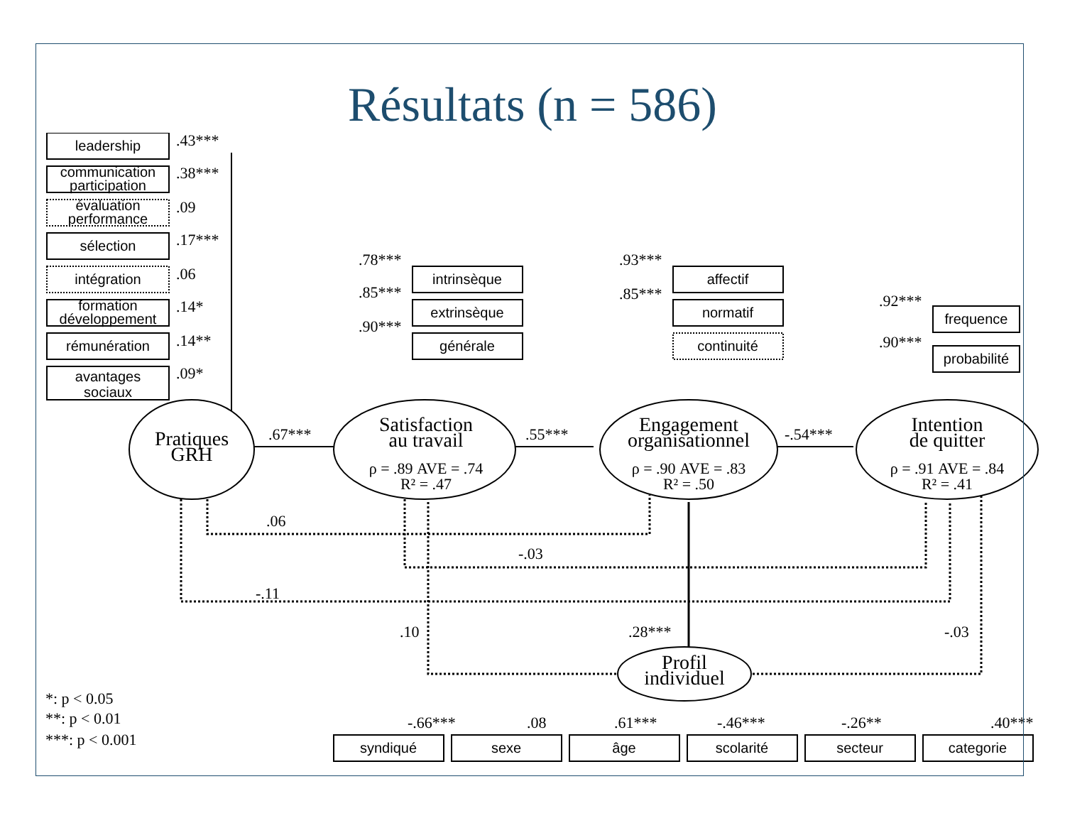Résultats (n = 586)
leadership
communication
participation
évaluation
performance
sélection
intégration
formation
développement
rémunération
avantages
sociaux
intrinsèque
extrinsèque
générale
affectif
normatif
continuité
frequence
probabilité
syndiqué
sexe
âge
scolarité
secteur
categorie
.43***
.38***
.09
.17***
.06
.14*
.14**
.09*
.78***
.85***
.90***
.93***
.85***
.92***
.90***
.67***
.55***
-.54***
.06
-.03
-.11
.10
.28***
-.03
-.66***
.08
.61***
-.46***
-.26**
.40***
*: p < 0.05
**: p < 0.01
***: p < 0.001
Pratiques
GRH
Satisfaction
au travail
Engagement
organisationnel
Intention
de quitter
Profil
individuel
ρ = .89 AVE = .74
R² = .47
ρ = .90 AVE = .83
R² = .50
ρ = .91 AVE = .84
R² = .41